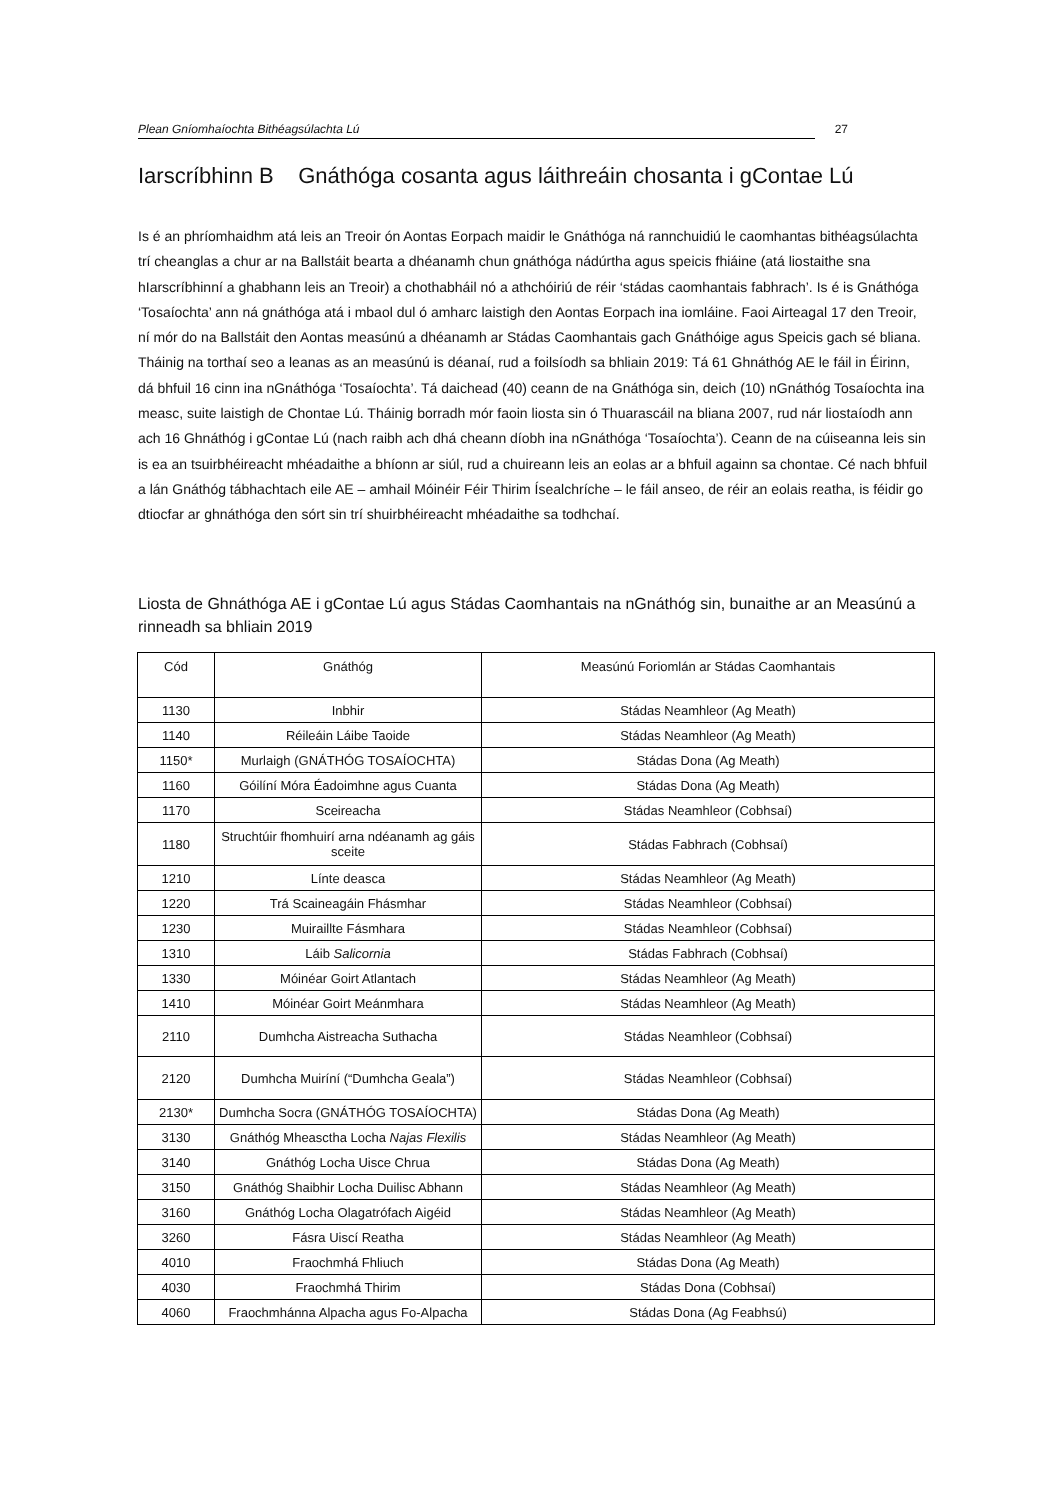Plean Gníomhaíochta Bithéagsúlachta Lú 27
Iarscríbhinn B Gnáthóga cosanta agus láithreáin chosanta i gContae Lú
Is é an phríomhaidhm atá leis an Treoir ón Aontas Eorpach maidir le Gnáthóga ná rannchuidiú le caomhantas bithéagsúlachta trí cheanglas a chur ar na Ballstáit bearta a dhéanamh chun gnáthóga nádúrtha agus speicis fhiáine (atá liostaithe sna hIarscríbhinní a ghabhann leis an Treoir) a chothabháil nó a athchóiriú de réir ‘stádas caomhantais fabhrach’. Is é is Gnáthóga ‘Tosaíochta’ ann ná gnáthóga atá i mbaol dul ó amharc laistigh den Aontas Eorpach ina iomláine. Faoi Airteagal 17 den Treoir, ní mór do na Ballstáit den Aontas measúnú a dhéanamh ar Stádas Caomhantais gach Gnáthóige agus Speicis gach sé bliana. Tháinig na torthaí seo a leanas as an measúnú is déanaí, rud a foilsíodh sa bhliain 2019: Tá 61 Ghnáthóg AE le fáil in Éirinn, dá bhfuil 16 cinn ina nGnáthóga ‘Tosaíochta’. Tá daichead (40) ceann de na Gnáthóga sin, deich (10) nGnáthóg Tosaíochta ina measc, suite laistigh de Chontae Lú. Tháinig borradh mór faoin liosta sin ó Thuarascáil na bliana 2007, rud nár liostaíodh ann ach 16 Ghnáthóg i gContae Lú (nach raibh ach dhá cheann díobh ina nGnáthóga ‘Tosaíochta’). Ceann de na cúiseanna leis sin is ea an tsuirbhéireacht mhéadaithe a bhíonn ar siúl, rud a chuireann leis an eolas ar a bhfuil againn sa chontae. Cé nach bhfuil a lán Gnáthóg tábhachtach eile AE – amhail Móinéir Féir Thirim Ísealchríche – le fáil anseo, de réir an eolais reatha, is féidir go dtiocfar ar ghnáthóga den sórt sin trí shuirbhéireacht mhéadaithe sa todhchaí.
Liosta de Ghnáthóga AE i gContae Lú agus Stádas Caomhantais na nGnáthóg sin, bunaithe ar an Measúnú a rinneadh sa bhliain 2019
| Cód | Gnáthóg | Measúnú Foriomlán ar Stádas Caomhantais |
| --- | --- | --- |
| 1130 | Inbhir | Stádas Neamhleor (Ag Meath) |
| 1140 | Réileáin Láibe Taoide | Stádas Neamhleor (Ag Meath) |
| 1150* | Murlaigh (GNÁTHÓG TOSAÍOCHTA) | Stádas Dona (Ag Meath) |
| 1160 | Góilíní Móra Éadoimhne agus Cuanta | Stádas Dona (Ag Meath) |
| 1170 | Sceireacha | Stádas Neamhleor (Cobhsaí) |
| 1180 | Struchtúir fhomhuirí arna ndéanamh ag gáis sceite | Stádas Fabhrach (Cobhsaí) |
| 1210 | Línte deasca | Stádas Neamhleor (Ag Meath) |
| 1220 | Trá Scaineagáin Fhásmhar | Stádas Neamhleor (Cobhsaí) |
| 1230 | Muiraillte Fásmhara | Stádas Neamhleor (Cobhsaí) |
| 1310 | Láib Salicornia | Stádas Fabhrach (Cobhsaí) |
| 1330 | Móinéar Goirt Atlantach | Stádas Neamhleor (Ag Meath) |
| 1410 | Móinéar Goirt Meánmhara | Stádas Neamhleor (Ag Meath) |
| 2110 | Dumhcha Aistreacha Suthacha | Stádas Neamhleor (Cobhsaí) |
| 2120 | Dumhcha Muiríní (“Dumhcha Geala”) | Stádas Neamhleor (Cobhsaí) |
| 2130* | Dumhcha Socra (GNÁTHÓG TOSAÍOCHTA) | Stádas Dona (Ag Meath) |
| 3130 | Gnáthóg Mheasctha Locha Najas Flexilis | Stádas Neamhleor (Ag Meath) |
| 3140 | Gnáthóg Locha Uisce Chrua | Stádas Dona (Ag Meath) |
| 3150 | Gnáthóg Shaibhir Locha Duilisc Abhann | Stádas Neamhleor (Ag Meath) |
| 3160 | Gnáthóg Locha Olagatrófach Aigéid | Stádas Neamhleor (Ag Meath) |
| 3260 | Fásra Uiscí Reatha | Stádas Neamhleor (Ag Meath) |
| 4010 | Fraochmhá Fhliuch | Stádas Dona (Ag Meath) |
| 4030 | Fraochmhá Thirim | Stádas Dona (Cobhsaí) |
| 4060 | Fraochmhánna Alpacha agus Fo-Alpacha | Stádas Dona (Ag Feabhsú) |